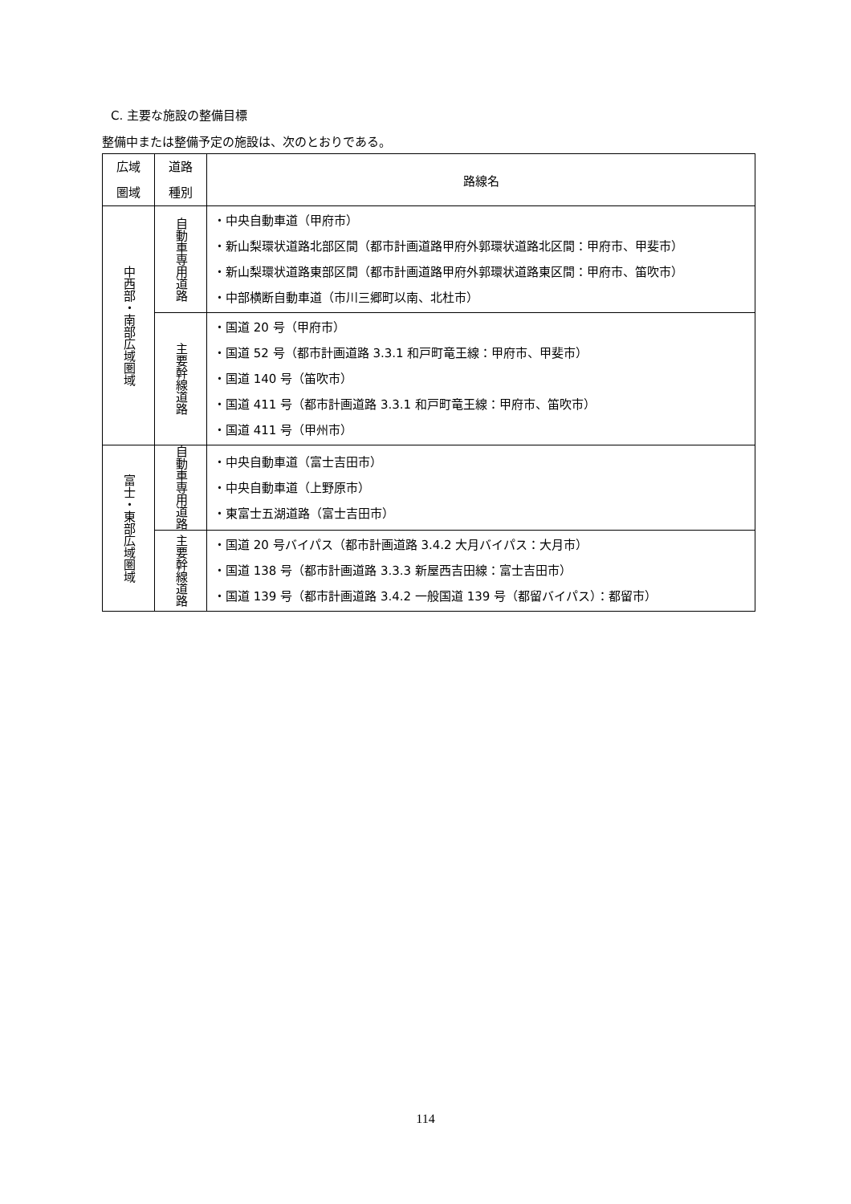C. 主要な施設の整備目標
整備中または整備予定の施設は、次のとおりである。
| 広域 圏域 | 道路 種別 | 路線名 |
| --- | --- | --- |
| 中西部・南部広域圏域 | 自動車専用道路 | ・中央自動車道（甲府市） ・新山梨環状道路北部区間（都市計画道路甲府外郭環状道路北区間：甲府市、甲斐市） ・新山梨環状道路東部区間（都市計画道路甲府外郭環状道路東区間：甲府市、笛吹市） ・中部横断自動車道（市川三郷町以南、北杜市） |
| | 主要幹線道路 | ・国道 20 号（甲府市） ・国道 52 号（都市計画道路 3.3.1 和戸町竜王線：甲府市、甲斐市） ・国道 140 号（笛吹市） ・国道 411 号（都市計画道路 3.3.1 和戸町竜王線：甲府市、笛吹市） ・国道 411 号（甲州市） |
| 富士・東部広域圏域 | 自動車専用道路 | ・中央自動車道（富士吉田市） ・中央自動車道（上野原市） ・東富士五湖道路（富士吉田市） |
| | 主要幹線道路 | ・国道 20 号バイパス（都市計画道路 3.4.2 大月バイパス：大月市） ・国道 138 号（都市計画道路 3.3.3 新屋西吉田線：富士吉田市） ・国道 139 号（都市計画道路 3.4.2 一般国道 139 号（都留バイパス）：都留市） |
114